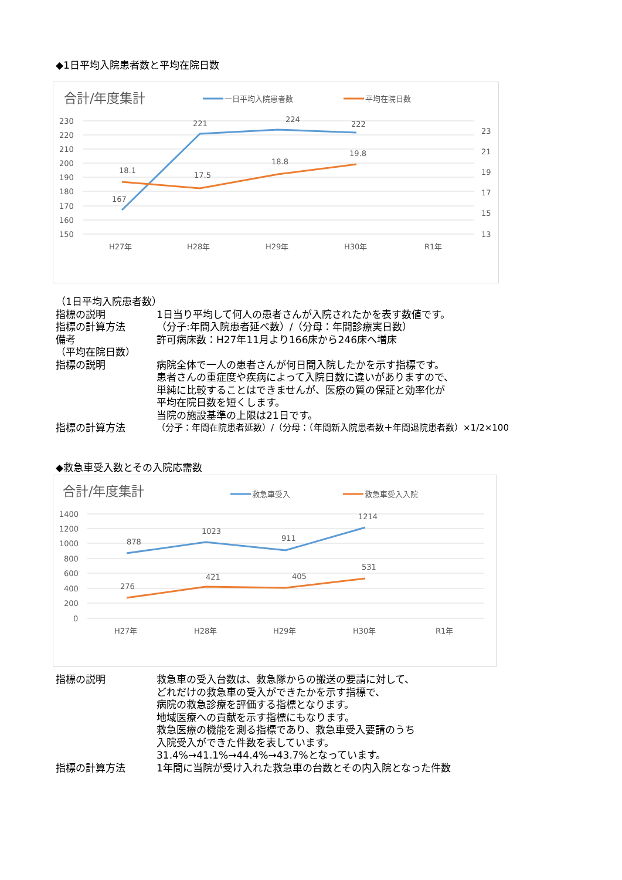◆1日平均入院患者数と平均在院日数
合計/年度集計
一日平均入院患者数
平均在院日数
230
220
210
200
190
180
170
160
150
23
21
19
17
15
13
H27年
H28年
H29年
H30年
R1年
167
221
224
222
18.1
17.5
18.8
19.8
（1日平均入院患者数）
指標の説明 1日当り平均して何人の患者さんが入院されたかを表す数値です。
指標の計算方法 （分子:年間入院患者延べ数）/（分母：年間診療実日数）
備考 許可病床数：H27年11月より166床から246床へ増床
（平均在院日数）
指標の説明 病院全体で一人の患者さんが何日間入院したかを示す指標です。
患者さんの重症度や疾病によって入院日数に違いがありますので、
単純に比較することはできませんが、医療の質の保証と効率化が
平均在院日数を短くします。
当院の施設基準の上限は21日です。
指標の計算方法 （分子：年間在院患者延数）/（分母：（年間新入院患者数＋年間退院患者数）×1/2×100
◆救急車受入数とその入院応需数
合計/年度集計
救急車受入
救急車受入入院
1400
1200
1000
800
600
400
200
0
H27年
H28年
H29年
H30年
R1年
878
1023
911
1214
276
421
405
531
指標の説明 救急車の受入台数は、救急隊からの搬送の要請に対して、
どれだけの救急車の受入ができたかを示す指標で、
病院の救急診療を評価する指標となります。
地域医療への貢献を示す指標にもなります。
救急医療の機能を測る指標であり、救急車受入要請のうち
入院受入ができた件数を表しています。
31.4%→41.1%→44.4%→43.7%となっています。
指標の計算方法 1年間に当院が受け入れた救急車の台数とその内入院となった件数